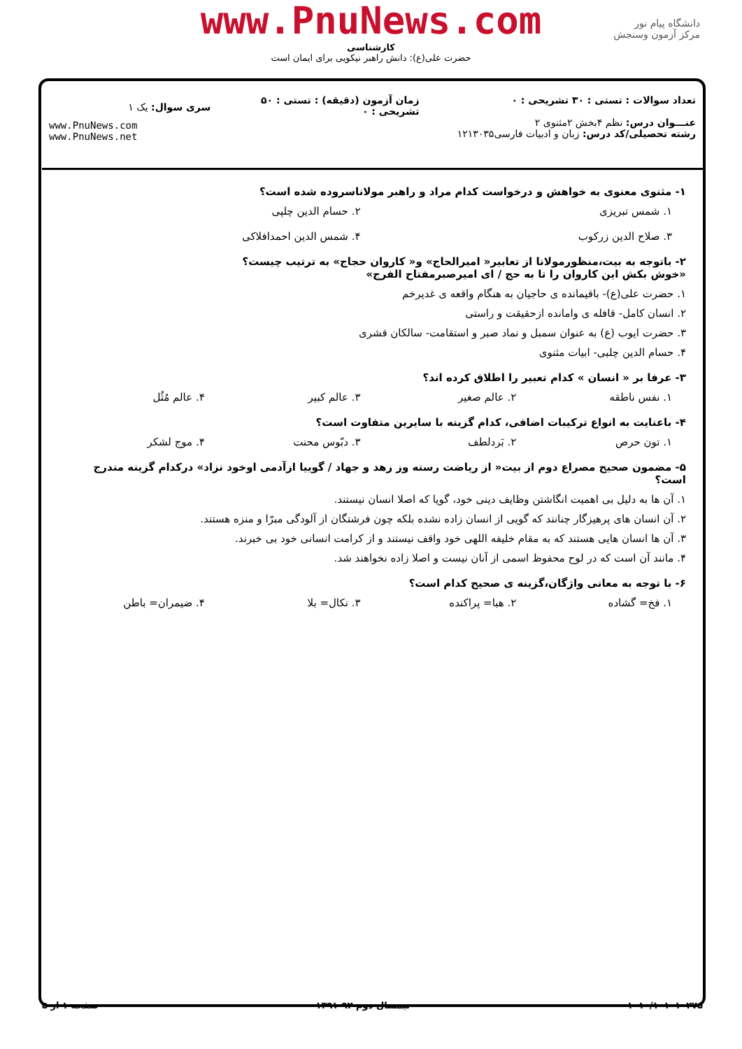www.PnuNews.com
کارشناسی
حضرت علی(ع): دانش راهبر نیکویی برای ایمان است
دانشگاه پیام نور
مرکز آزمون وسنجش
تعداد سوالات : تستی : ۳۰ تشریحی : ۰
عنـــوان درس: نظم ۴بخش ۲مثنوی ۲
رشته تحصیلی/کد درس: زبان و ادبیات فارسی۱۲۱۳۰۳۵
زمان آزمون (دقیقه) : تستی : ۵۰ تشریحی : ۰
سری سوال: یک ۱
www.PnuNews.com
www.PnuNews.net
۱- مثنوی معنوی به خواهش و درخواست کدام مراد و راهبر مولاناسروده شده است؟
۱. شمس تبریزی ۲. حسام الدین چلپی
۳. صلاح الدین زرکوب ۴. شمس الدین احمدافلاکی
۲- باتوجه به بیت،منظورمولانا از تعابیر« امیرالحاج» و« کاروان حجاج» به ترتیب چیست؟
«خوش بکش این کاروان را تا به حج / ای امیرصبرمفتاح الفرج»
۱. حضرت علی(ع)- باقیمانده ی حاجیان به هنگام واقعه ی غدیرخم
۲. انسان کامل- قافله ی وامانده ازحقیقت و راستی
۳. حضرت ایوب (ع) به عنوان سمبل و نماد صبر و استقامت- سالکان قشری
۴. حسام الدین چلبی- ابیات مثنوی
۳- عرفا بر « انسان » کدام تعبیر را اطلاق کرده اند؟
۱. نفس ناطقه ۲. عالم صغیر ۳. عالم کبیر ۴. عالم مُثُل
۴- باعنایت به انواع ترکیبات اضافی، کدام گزینه با سایرین متفاوت است؟
۱. تون حرص ۲. بَردلطف ۳. دبّوس محنت ۴. موج لشکر
۵- مضمون صحیح مصراع دوم از بیت« از ریاضت رسته وز زهد و جهاد / گوییا ازآدمی اوخود نزاد» درکدام گزینه مندرج است؟
۱. آن ها به دلیل بی اهمیت انگاشتن وظایف دینی خود، گویا که اصلا انسان نیستند.
۲. آن انسان های پرهیزگار چنانند که گویی از انسان زاده نشده بلکه چون فرشتگان از آلودگی مبرّا و منزه هستند.
۳. آن ها انسان هایی هستند که به مقام خلیفه اللهی خود واقف نیستند و از کرامت انسانی خود بی خبرند.
۴. مانند آن است که در لوح محفوظ اسمی از آنان نیست و اصلا زاده نخواهند شد.
۶- با توجه به معانی واژگان،گزینه ی صحیح کدام است؟
۱. فخ= گشاده ۲. هبا= پراکنده ۳. نکال= بلا ۴. ضیمران= باطن
۱۰۱۰/۱۰۱۰۱۰۲۷۵ نیمسال دوم ۹۲-۱۳۹۱ صفحه ۱ از ۵